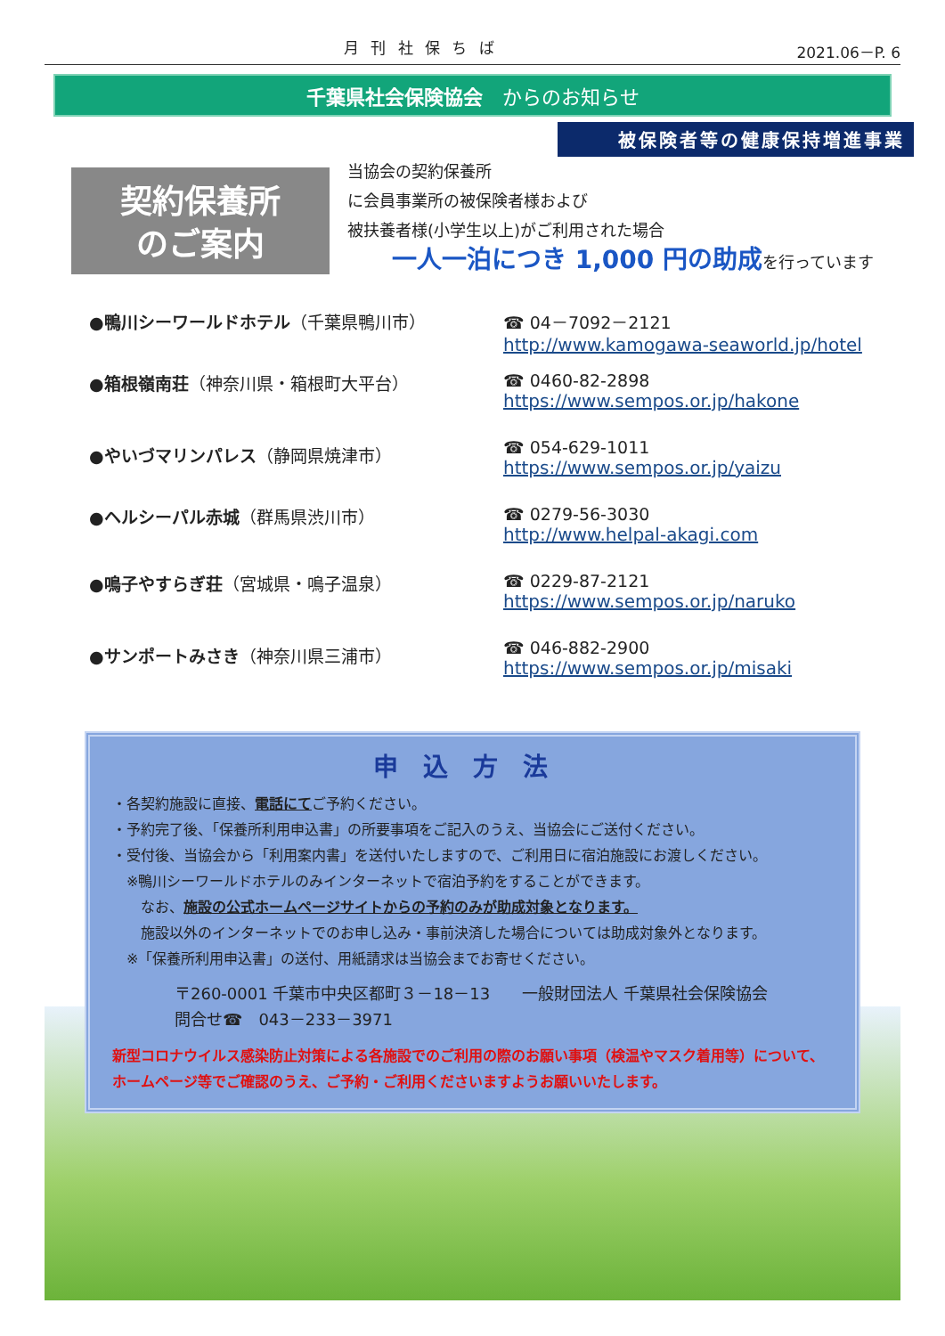月 刊 社 保 ち ば 2021.06－P. 6
千葉県社会保険協会　からのお知らせ
被保険者等の健康保持増進事業
契約保養所
のご案内
当協会の契約保養所
に会員事業所の被保険者様および
被扶養者様(小学生以上)がご利用された場合
一人一泊につき 1,000 円の助成を行っています
●鴨川シーワールドホテル（千葉県鴨川市） ☎ 04－7092－2121
http://www.kamogawa-seaworld.jp/hotel
●箱根嶺南荘（神奈川県・箱根町大平台） ☎ 0460-82-2898
https://www.sempos.or.jp/hakone
●やいづマリンパレス（静岡県焼津市） ☎ 054-629-1011
https://www.sempos.or.jp/yaizu
●ヘルシーパル赤城（群馬県渋川市） ☎ 0279-56-3030
http://www.helpal-akagi.com
●鳴子やすらぎ荘（宮城県・鳴子温泉） ☎ 0229-87-2121
https://www.sempos.or.jp/naruko
●サンポートみさき（神奈川県三浦市） ☎ 046-882-2900
https://www.sempos.or.jp/misaki
申込方法
・各契約施設に直接、電話にてご予約ください。
・予約完了後、「保養所利用申込書」の所要事項をご記入のうえ、当協会にご送付ください。
・受付後、当協会から「利用案内書」を送付いたしますので、ご利用日に宿泊施設にお渡しください。
　※鴨川シーワールドホテルのみインターネットで宿泊予約をすることができます。
　　なお、施設の公式ホームページサイトからの予約のみが助成対象となります。
　　施設以外のインターネットでのお申し込み・事前決済した場合については助成対象外となります。
　※「保養所利用申込書」の送付、用紙請求は当協会までお寄せください。
〒260-0001 千葉市中央区都町３－18－13　　一般財団法人 千葉県社会保険協会
問合せ☎　043－233－3971
新型コロナウイルス感染防止対策による各施設でのご利用の際のお願い事項（検温やマスク着用等）について、ホームページ等でご確認のうえ、ご予約・ご利用くださいますようお願いいたします。